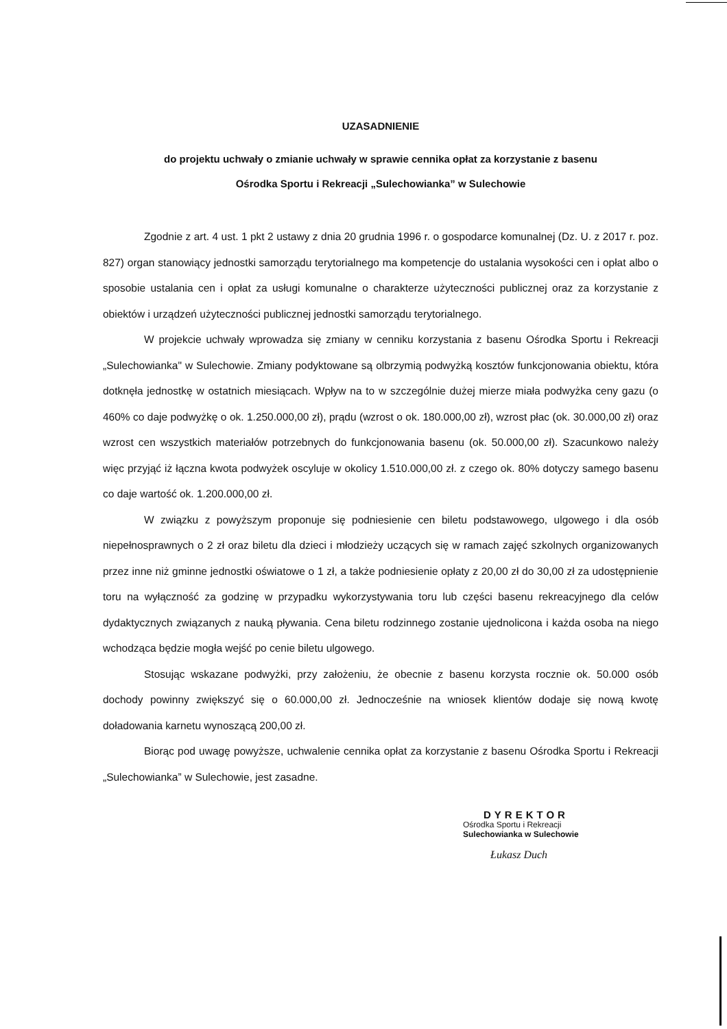UZASADNIENIE
do projektu uchwały o zmianie uchwały w sprawie cennika opłat za korzystanie z basenu
Ośrodka Sportu i Rekreacji „Sulechowianka” w Sulechowie
Zgodnie z art. 4 ust. 1 pkt 2 ustawy z dnia 20 grudnia 1996 r. o gospodarce komunalnej (Dz. U. z 2017 r. poz. 827) organ stanowiący jednostki samorządu terytorialnego ma kompetencje do ustalania wysokości cen i opłat albo o sposobie ustalania cen i opłat za usługi komunalne o charakterze użyteczności publicznej oraz za korzystanie z obiektów i urządzeń użyteczności publicznej jednostki samorządu terytorialnego.
W projekcie uchwały wprowadza się zmiany w cenniku korzystania z basenu Ośrodka Sportu i Rekreacji „Sulechowianka" w Sulechowie. Zmiany podyktowane są olbrzymią podwyżką kosztów funkcjonowania obiektu, która dotknęła jednostkę w ostatnich miesiącach. Wpływ na to w szczególnie dużej mierze miała podwyżka ceny gazu (o 460% co daje podwyżkę o ok. 1.250.000,00 zł), prądu (wzrost o ok. 180.000,00 zł), wzrost płac (ok. 30.000,00 zł) oraz wzrost cen wszystkich materiałów potrzebnych do funkcjonowania basenu (ok. 50.000,00 zł). Szacunkowo należy więc przyjąć iż łączna kwota podwyżek oscyluje w okolicy 1.510.000,00 zł. z czego ok. 80% dotyczy samego basenu co daje wartość ok. 1.200.000,00 zł.
W związku z powyższym proponuje się podniesienie cen biletu podstawowego, ulgowego i dla osób niepełnosprawnych o 2 zł oraz biletu dla dzieci i młodzieży uczących się w ramach zajęć szkolnych organizowanych przez inne niż gminne jednostki oświatowe o 1 zł, a także podniesienie opłaty z 20,00 zł do 30,00 zł za udostępnienie toru na wyłączność za godzinę w przypadku wykorzystywania toru lub części basenu rekreacyjnego dla celów dydaktycznych związanych z nauką pływania. Cena biletu rodzinnego zostanie ujednolicona i każda osoba na niego wchodząca będzie mogła wejść po cenie biletu ulgowego.
Stosując wskazane podwyżki, przy założeniu, że obecnie z basenu korzysta rocznie ok. 50.000 osób dochody powinny zwiększyć się o 60.000,00 zł. Jednocześnie na wniosek klientów dodaje się nową kwotę doładowania karnetu wynoszącą 200,00 zł.
Biorąc pod uwagę powyższe, uchwalenie cennika opłat za korzystanie z basenu Ośrodka Sportu i Rekreacji „Sulechowianka” w Sulechowie, jest zasadne.
DYREKTOR
Ośrodka Sportu i Rekreacji
Sulechowianka w Sulechowie
Łukasz Duch